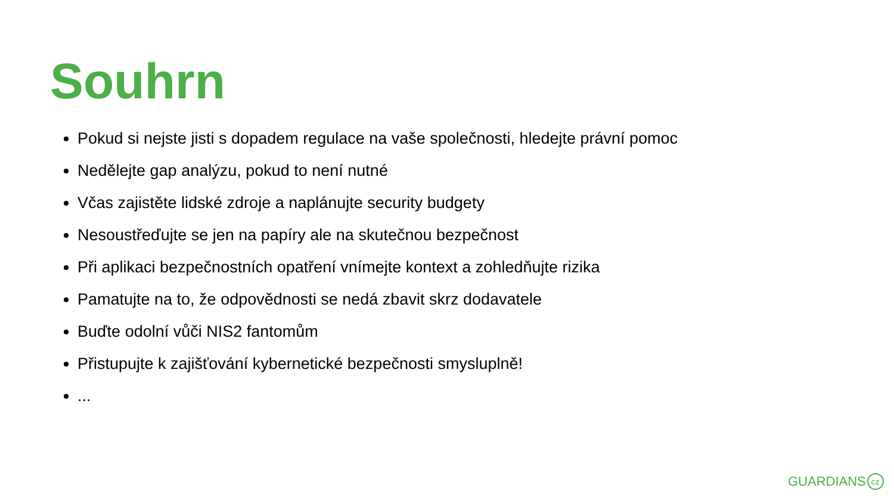Souhrn
Pokud si nejste jisti s dopadem regulace na vaše společnosti, hledejte právní pomoc
Nedělejte gap analýzu, pokud to není nutné
Včas zajistěte lidské zdroje a naplánujte security budgety
Nesoustřeďujte se jen na papíry ale na skutečnou bezpečnost
Při aplikaci bezpečnostních opatření vnímejte kontext a zohledňujte rizika
Pamatujte na to, že odpovědnosti se nedá zbavit skrz dodavatele
Buďte odolní vůči NIS2 fantomům
Přistupujte k zajišťování kybernetické bezpečnosti smysluplně!
...
GUARDIANS cz